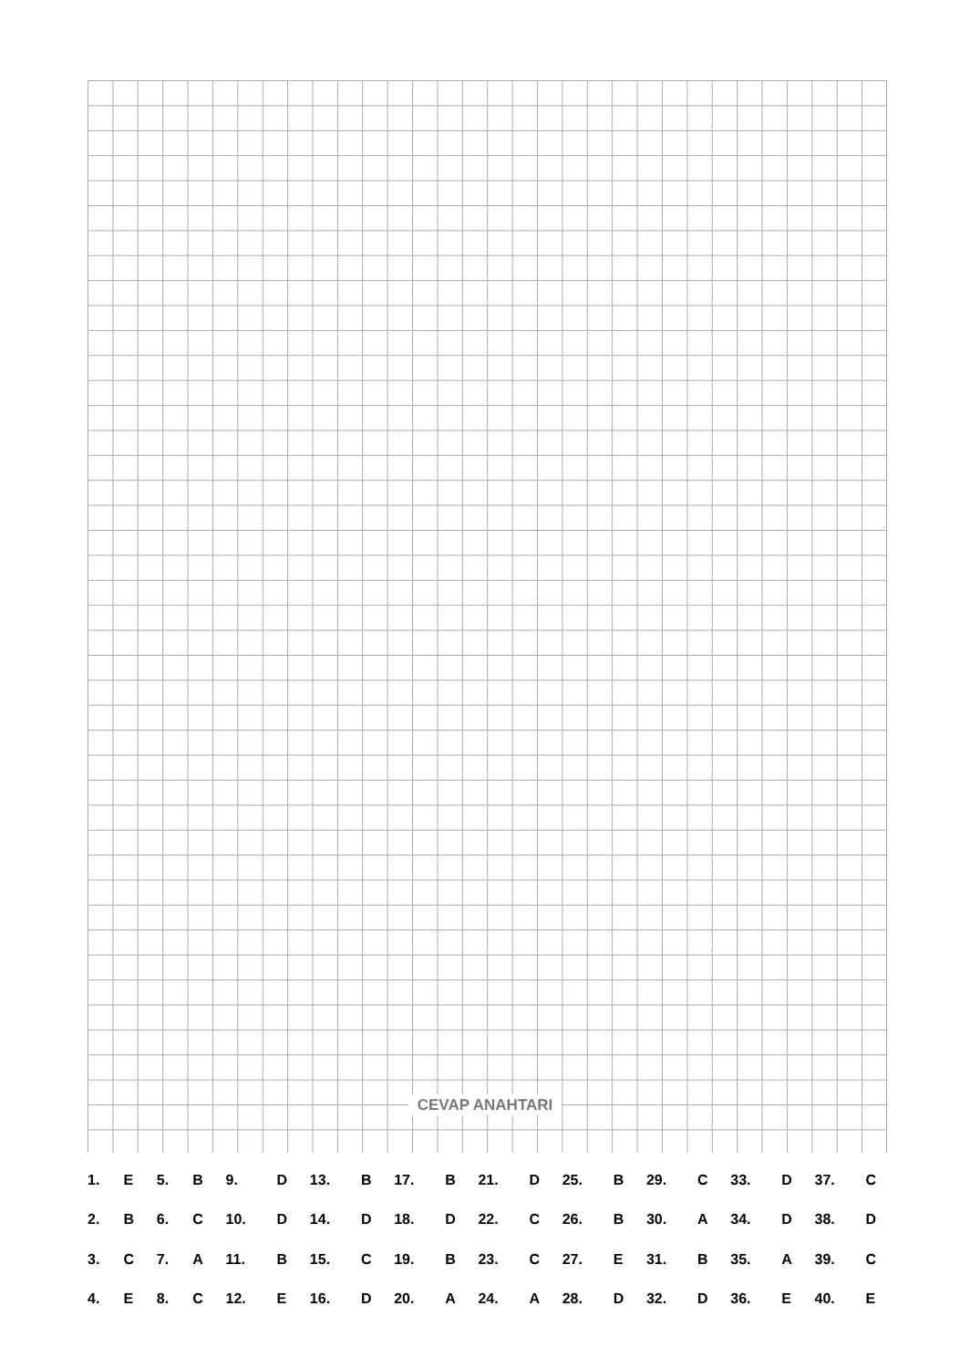CEVAP ANAHTARI
| 1. | E | 5. | B | 9. | D | 13. | B | 17. | B | 21. | D | 25. | B | 29. | C | 33. | D | 37. | C |
| 2. | B | 6. | C | 10. | D | 14. | D | 18. | D | 22. | C | 26. | B | 30. | A | 34. | D | 38. | D |
| 3. | C | 7. | A | 11. | B | 15. | C | 19. | B | 23. | C | 27. | E | 31. | B | 35. | A | 39. | C |
| 4. | E | 8. | C | 12. | E | 16. | D | 20. | A | 24. | A | 28. | D | 32. | D | 36. | E | 40. | E |